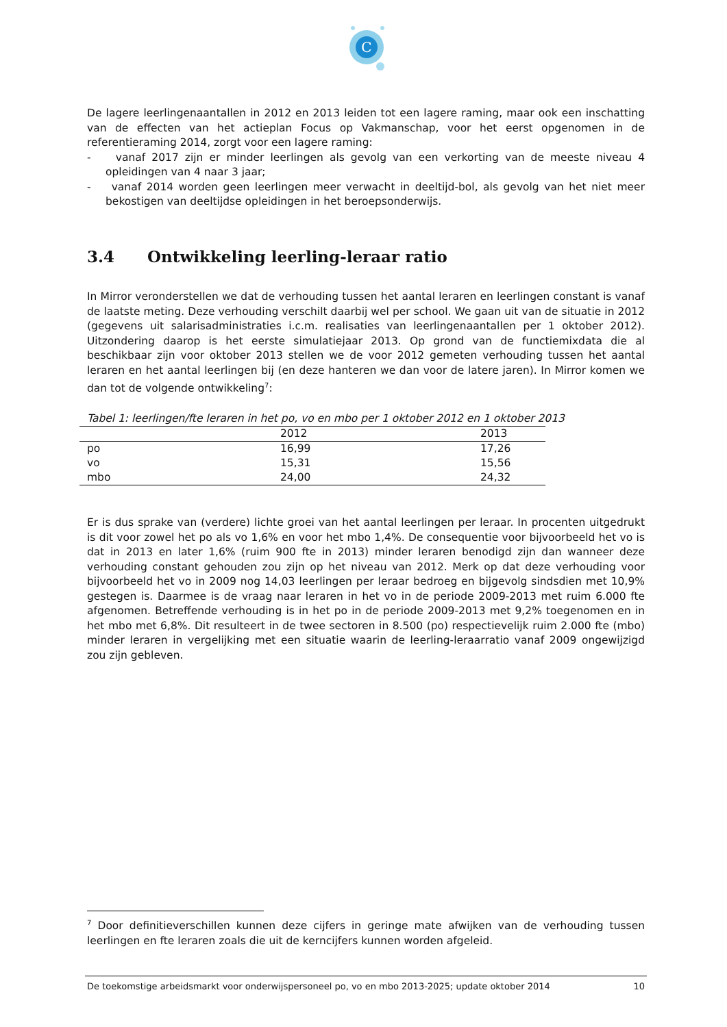C
De lagere leerlingenaantallen in 2012 en 2013 leiden tot een lagere raming, maar ook een inschatting van de effecten van het actieplan Focus op Vakmanschap, voor het eerst opgenomen in de referentieraming 2014, zorgt voor een lagere raming:
- vanaf 2017 zijn er minder leerlingen als gevolg van een verkorting van de meeste niveau 4 opleidingen van 4 naar 3 jaar;
- vanaf 2014 worden geen leerlingen meer verwacht in deeltijd-bol, als gevolg van het niet meer bekostigen van deeltijdse opleidingen in het beroepsonderwijs.
3.4 Ontwikkeling leerling-leraar ratio
In Mirror veronderstellen we dat de verhouding tussen het aantal leraren en leerlingen constant is vanaf de laatste meting. Deze verhouding verschilt daarbij wel per school. We gaan uit van de situatie in 2012 (gegevens uit salarisadministraties i.c.m. realisaties van leerlingenaantallen per 1 oktober 2012). Uitzondering daarop is het eerste simulatiejaar 2013. Op grond van de functiemixdata die al beschikbaar zijn voor oktober 2013 stellen we de voor 2012 gemeten verhouding tussen het aantal leraren en het aantal leerlingen bij (en deze hanteren we dan voor de latere jaren). In Mirror komen we dan tot de volgende ontwikkeling<sup>7</sup>:
Tabel 1: leerlingen/fte leraren in het po, vo en mbo per 1 oktober 2012 en 1 oktober 2013
| | 2012 | 2013 |
| --- | --- | --- |
| po | 16,99 | 17,26 |
| vo | 15,31 | 15,56 |
| mbo | 24,00 | 24,32 |
Er is dus sprake van (verdere) lichte groei van het aantal leerlingen per leraar. In procenten uitgedrukt is dit voor zowel het po als vo 1,6% en voor het mbo 1,4%. De consequentie voor bijvoorbeeld het vo is dat in 2013 en later 1,6% (ruim 900 fte in 2013) minder leraren benodigd zijn dan wanneer deze verhouding constant gehouden zou zijn op het niveau van 2012. Merk op dat deze verhouding voor bijvoorbeeld het vo in 2009 nog 14,03 leerlingen per leraar bedroeg en bijgevolg sindsdien met 10,9% gestegen is. Daarmee is de vraag naar leraren in het vo in de periode 2009-2013 met ruim 6.000 fte afgenomen. Betreffende verhouding is in het po in de periode 2009-2013 met 9,2% toegenomen en in het mbo met 6,8%. Dit resulteert in de twee sectoren in 8.500 (po) respectievelijk ruim 2.000 fte (mbo) minder leraren in vergelijking met een situatie waarin de leerling-leraarratio vanaf 2009 ongewijzigd zou zijn gebleven.
<sup>7</sup> Door definitieverschillen kunnen deze cijfers in geringe mate afwijken van de verhouding tussen leerlingen en fte leraren zoals die uit de kerncijfers kunnen worden afgeleid.
De toekomstige arbeidsmarkt voor onderwijspersoneel po, vo en mbo 2013-2025; update oktober 2014 10